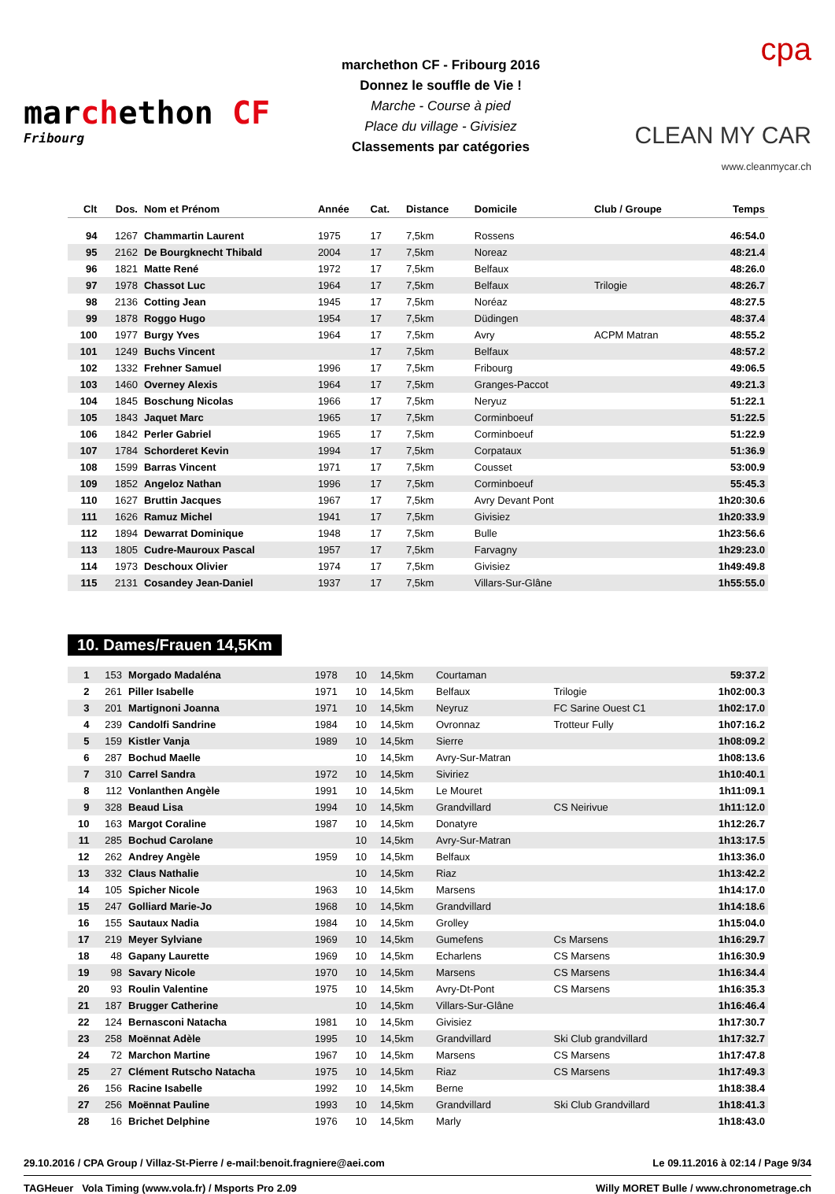marchethon CF
Fribourg
marchethon CF - Fribourg 2016
Donnez le souffle de Vie !
Marche - Course à pied
Place du village - Givisiez
Classements par catégories
cpa
CLEAN MY CAR
www.cleanmycar.ch
| Clt | Dos. | Nom et Prénom | Année | Cat. | Distance | Domicile | Club / Groupe | Temps |
| --- | --- | --- | --- | --- | --- | --- | --- | --- |
| 94 | 1267 | Chammartin Laurent | 1975 | 17 | 7,5km | Rossens | | 46:54.0 |
| 95 | 2162 | De Bourgknecht Thibald | 2004 | 17 | 7,5km | Noreaz | | 48:21.4 |
| 96 | 1821 | Matte René | 1972 | 17 | 7,5km | Belfaux | | 48:26.0 |
| 97 | 1978 | Chassot Luc | 1964 | 17 | 7,5km | Belfaux | Trilogie | 48:26.7 |
| 98 | 2136 | Cotting Jean | 1945 | 17 | 7,5km | Noréaz | | 48:27.5 |
| 99 | 1878 | Roggo Hugo | 1954 | 17 | 7,5km | Düdingen | | 48:37.4 |
| 100 | 1977 | Burgy Yves | 1964 | 17 | 7,5km | Avry | ACPM Matran | 48:55.2 |
| 101 | 1249 | Buchs Vincent | | 17 | 7,5km | Belfaux | | 48:57.2 |
| 102 | 1332 | Frehner Samuel | 1996 | 17 | 7,5km | Fribourg | | 49:06.5 |
| 103 | 1460 | Overney Alexis | 1964 | 17 | 7,5km | Granges-Paccot | | 49:21.3 |
| 104 | 1845 | Boschung Nicolas | 1966 | 17 | 7,5km | Neryuz | | 51:22.1 |
| 105 | 1843 | Jaquet Marc | 1965 | 17 | 7,5km | Corminboeuf | | 51:22.5 |
| 106 | 1842 | Perler Gabriel | 1965 | 17 | 7,5km | Corminboeuf | | 51:22.9 |
| 107 | 1784 | Schorderet Kevin | 1994 | 17 | 7,5km | Corpataux | | 51:36.9 |
| 108 | 1599 | Barras Vincent | 1971 | 17 | 7,5km | Cousset | | 53:00.9 |
| 109 | 1852 | Angeloz Nathan | 1996 | 17 | 7,5km | Corminboeuf | | 55:45.3 |
| 110 | 1627 | Bruttin Jacques | 1967 | 17 | 7,5km | Avry Devant Pont | | 1h20:30.6 |
| 111 | 1626 | Ramuz Michel | 1941 | 17 | 7,5km | Givisiez | | 1h20:33.9 |
| 112 | 1894 | Dewarrat Dominique | 1948 | 17 | 7,5km | Bulle | | 1h23:56.6 |
| 113 | 1805 | Cudre-Mauroux Pascal | 1957 | 17 | 7,5km | Farvagny | | 1h29:23.0 |
| 114 | 1973 | Deschoux Olivier | 1974 | 17 | 7,5km | Givisiez | | 1h49:49.8 |
| 115 | 2131 | Cosandey Jean-Daniel | 1937 | 17 | 7,5km | Villars-Sur-Glâne | | 1h55:55.0 |
10. Dames/Frauen 14,5Km
| 1 | 153 | Morgado Madaléna | 1978 | 10 | 14,5km | Courtaman | | 59:37.2 |
| 2 | 261 | Piller Isabelle | 1971 | 10 | 14,5km | Belfaux | Trilogie | 1h02:00.3 |
| 3 | 201 | Martignoni Joanna | 1971 | 10 | 14,5km | Neyruz | FC Sarine Ouest C1 | 1h02:17.0 |
| 4 | 239 | Candolfi Sandrine | 1984 | 10 | 14,5km | Ovronnaz | Trotteur Fully | 1h07:16.2 |
| 5 | 159 | Kistler Vanja | 1989 | 10 | 14,5km | Sierre | | 1h08:09.2 |
| 6 | 287 | Bochud Maelle | | 10 | 14,5km | Avry-Sur-Matran | | 1h08:13.6 |
| 7 | 310 | Carrel Sandra | 1972 | 10 | 14,5km | Siviriez | | 1h10:40.1 |
| 8 | 112 | Vonlanthen Angèle | 1991 | 10 | 14,5km | Le Mouret | | 1h11:09.1 |
| 9 | 328 | Beaud Lisa | 1994 | 10 | 14,5km | Grandvillard | CS Neirivue | 1h11:12.0 |
| 10 | 163 | Margot Coraline | 1987 | 10 | 14,5km | Donatyre | | 1h12:26.7 |
| 11 | 285 | Bochud Carolane | | 10 | 14,5km | Avry-Sur-Matran | | 1h13:17.5 |
| 12 | 262 | Andrey Angèle | 1959 | 10 | 14,5km | Belfaux | | 1h13:36.0 |
| 13 | 332 | Claus Nathalie | | 10 | 14,5km | Riaz | | 1h13:42.2 |
| 14 | 105 | Spicher Nicole | 1963 | 10 | 14,5km | Marsens | | 1h14:17.0 |
| 15 | 247 | Golliard Marie-Jo | 1968 | 10 | 14,5km | Grandvillard | | 1h14:18.6 |
| 16 | 155 | Sautaux Nadia | 1984 | 10 | 14,5km | Grolley | | 1h15:04.0 |
| 17 | 219 | Meyer Sylviane | 1969 | 10 | 14,5km | Gumefens | Cs Marsens | 1h16:29.7 |
| 18 | 48 | Gapany Laurette | 1969 | 10 | 14,5km | Echarlens | CS Marsens | 1h16:30.9 |
| 19 | 98 | Savary Nicole | 1970 | 10 | 14,5km | Marsens | CS Marsens | 1h16:34.4 |
| 20 | 93 | Roulin Valentine | 1975 | 10 | 14,5km | Avry-Dt-Pont | CS Marsens | 1h16:35.3 |
| 21 | 187 | Brugger Catherine | | 10 | 14,5km | Villars-Sur-Glâne | | 1h16:46.4 |
| 22 | 124 | Bernasconi Natacha | 1981 | 10 | 14,5km | Givisiez | | 1h17:30.7 |
| 23 | 258 | Moënnat Adèle | 1995 | 10 | 14,5km | Grandvillard | Ski Club grandvillard | 1h17:32.7 |
| 24 | 72 | Marchon Martine | 1967 | 10 | 14,5km | Marsens | CS Marsens | 1h17:47.8 |
| 25 | 27 | Clément Rutscho Natacha | 1975 | 10 | 14,5km | Riaz | CS Marsens | 1h17:49.3 |
| 26 | 156 | Racine Isabelle | 1992 | 10 | 14,5km | Berne | | 1h18:38.4 |
| 27 | 256 | Moënnat Pauline | 1993 | 10 | 14,5km | Grandvillard | Ski Club Grandvillard | 1h18:41.3 |
| 28 | 16 | Brichet Delphine | 1976 | 10 | 14,5km | Marly | | 1h18:43.0 |
29.10.2016 / CPA Group / Villaz-St-Pierre / e-mail:benoit.fragniere@aei.com Le 09.11.2016 à 02:14 / Page 9/34
TAGHeuer Vola Timing (www.vola.fr) / Msports Pro 2.09 Willy MORET Bulle / www.chronometrage.ch